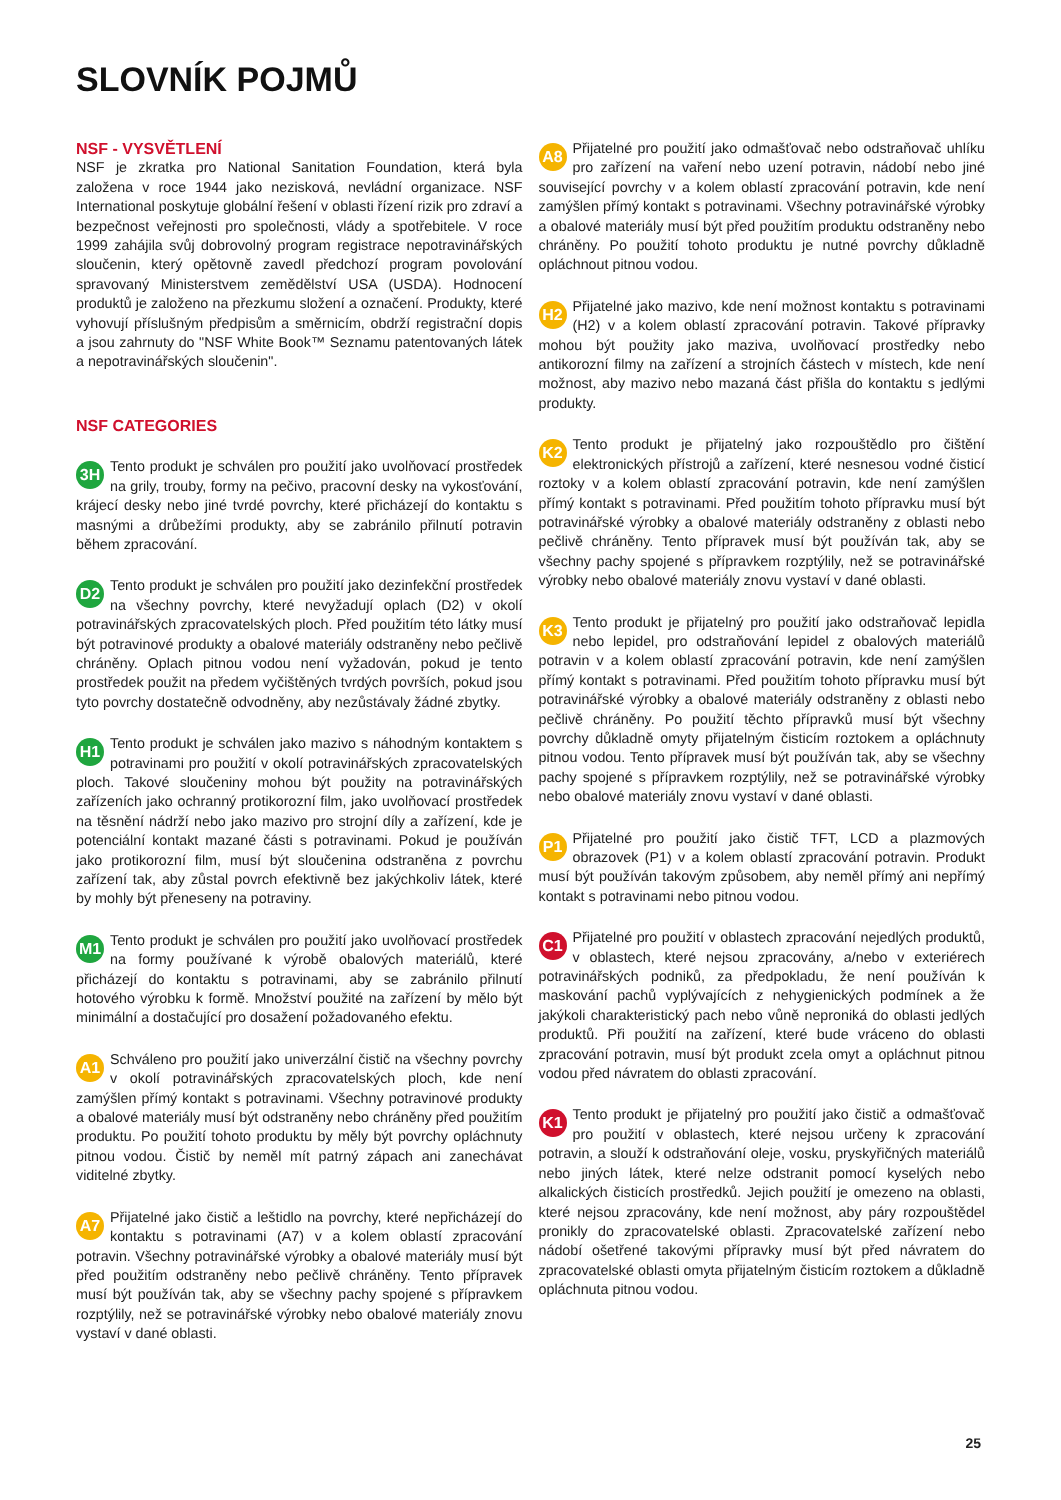SLOVNÍK POJMŮ
NSF - VYSVĚTLENÍ
NSF je zkratka pro National Sanitation Foundation, která byla založena v roce 1944 jako nezisková, nevládní organizace. NSF International poskytuje globální řešení v oblasti řízení rizik pro zdraví a bezpečnost veřejnosti pro společnosti, vlády a spotřebitele. V roce 1999 zahájila svůj dobrovolný program registrace nepotravinářských sloučenin, který opětovně zavedl předchozí program povolování spravovaný Ministerstvem zemědělství USA (USDA). Hodnocení produktů je založeno na přezkumu složení a označení. Produkty, které vyhovují příslušným předpisům a směrnicím, obdrží registrační dopis a jsou zahrnuty do "NSF White Book™ Seznamu patentovaných látek a nepotravinářských sloučenin".
NSF CATEGORIES
3H Tento produkt je schválen pro použití jako uvolňovací prostředek na grily, trouby, formy na pečivo, pracovní desky na vykosťování, krájecí desky nebo jiné tvrdé povrchy, které přicházejí do kontaktu s masnými a drůbežími produkty, aby se zabránilo přilnutí potravin během zpracování.
D2 Tento produkt je schválen pro použití jako dezinfekční prostředek na všechny povrchy, které nevyžadují oplach (D2) v okolí potravinářských zpracovatelských ploch. Před použitím této látky musí být potravinové produkty a obalové materiály odstraněny nebo pečlivě chráněny. Oplach pitnou vodou není vyžadován, pokud je tento prostředek použit na předem vyčištěných tvrdých površích, pokud jsou tyto povrchy dostatečně odvodněny, aby nezůstávaly žádné zbytky.
H1 Tento produkt je schválen jako mazivo s náhodným kontaktem s potravinami pro použití v okolí potravinářských zpracovatelských ploch. Takové sloučeniny mohou být použity na potravinářských zařízeních jako ochranný protikorozní film, jako uvolňovací prostředek na těsnění nádrží nebo jako mazivo pro strojní díly a zařízení, kde je potenciální kontakt mazané části s potravinami. Pokud je používán jako protikorozní film, musí být sloučenina odstraněna z povrchu zařízení tak, aby zůstal povrch efektivně bez jakýchkoliv látek, které by mohly být přeneseny na potraviny.
M1 Tento produkt je schválen pro použití jako uvolňovací prostředek na formy používané k výrobě obalových materiálů, které přicházejí do kontaktu s potravinami, aby se zabránilo přilnutí hotového výrobku k formě. Množství použité na zařízení by mělo být minimální a dostačující pro dosažení požadovaného efektu.
A1 Schváleno pro použití jako univerzální čistič na všechny povrchy v okolí potravinářských zpracovatelských ploch, kde není zamýšlen přímý kontakt s potravinami. Všechny potravinové produkty a obalové materiály musí být odstraněny nebo chráněny před použitím produktu. Po použití tohoto produktu by měly být povrchy opláchnuty pitnou vodou. Čistič by neměl mít patrný zápach ani zanechávat viditelné zbytky.
A7 Přijatelné jako čistič a leštidlo na povrchy, které nepřicházejí do kontaktu s potravinami (A7) v a kolem oblastí zpracování potravin. Všechny potravinářské výrobky a obalové materiály musí být před použitím odstraněny nebo pečlivě chráněny. Tento přípravek musí být používán tak, aby se všechny pachy spojené s přípravkem rozptýlily, než se potravinářské výrobky nebo obalové materiály znovu vystaví v dané oblasti.
A8 Přijatelné pro použití jako odmašťovač nebo odstraňovač uhlíku pro zařízení na vaření nebo uzení potravin, nádobí nebo jiné související povrchy v a kolem oblastí zpracování potravin, kde není zamýšlen přímý kontakt s potravinami. Všechny potravinářské výrobky a obalové materiály musí být před použitím produktu odstraněny nebo chráněny. Po použití tohoto produktu je nutné povrchy důkladně opláchnout pitnou vodou.
H2 Přijatelné jako mazivo, kde není možnost kontaktu s potravinami (H2) v a kolem oblastí zpracování potravin. Takové přípravky mohou být použity jako maziva, uvolňovací prostředky nebo antikorozní filmy na zařízení a strojních částech v místech, kde není možnost, aby mazivo nebo mazaná část přišla do kontaktu s jedlými produkty.
K2 Tento produkt je přijatelný jako rozpouštědlo pro čištění elektronických přístrojů a zařízení, které nesnesou vodné čisticí roztoky v a kolem oblastí zpracování potravin, kde není zamýšlen přímý kontakt s potravinami. Před použitím tohoto přípravku musí být potravinářské výrobky a obalové materiály odstraněny z oblasti nebo pečlivě chráněny. Tento přípravek musí být používán tak, aby se všechny pachy spojené s přípravkem rozptýlily, než se potravinářské výrobky nebo obalové materiály znovu vystaví v dané oblasti.
K3 Tento produkt je přijatelný pro použití jako odstraňovač lepidla nebo lepidel, pro odstraňování lepidel z obalových materiálů potravin v a kolem oblastí zpracování potravin, kde není zamýšlen přímý kontakt s potravinami. Před použitím tohoto přípravku musí být potravinářské výrobky a obalové materiály odstraněny z oblasti nebo pečlivě chráněny. Po použití těchto přípravků musí být všechny povrchy důkladně omyty přijatelným čisticím roztokem a opláchnuty pitnou vodou. Tento přípravek musí být používán tak, aby se všechny pachy spojené s přípravkem rozptýlily, než se potravinářské výrobky nebo obalové materiály znovu vystaví v dané oblasti.
P1 Přijatelné pro použití jako čistič TFT, LCD a plazmových obrazovek (P1) v a kolem oblastí zpracování potravin. Produkt musí být používán takovým způsobem, aby neměl přímý ani nepřímý kontakt s potravinami nebo pitnou vodou.
C1 Přijatelné pro použití v oblastech zpracování nejedlých produktů, v oblastech, které nejsou zpracovány, a/nebo v exteriérech potravinářských podniků, za předpokladu, že není používán k maskování pachů vyplývajících z nehygienických podmínek a že jakýkoli charakteristický pach nebo vůně neproniká do oblasti jedlých produktů. Při použití na zařízení, které bude vráceno do oblasti zpracování potravin, musí být produkt zcela omyt a opláchnut pitnou vodou před návratem do oblasti zpracování.
K1 Tento produkt je přijatelný pro použití jako čistič a odmašťovač pro použití v oblastech, které nejsou určeny k zpracování potravin, a slouží k odstraňování oleje, vosku, pryskyřičných materiálů nebo jiných látek, které nelze odstranit pomocí kyselých nebo alkalických čisticích prostředků. Jejich použití je omezeno na oblasti, které nejsou zpracovány, kde není možnost, aby páry rozpouštědel pronikly do zpracovatelské oblasti. Zpracovatelské zařízení nebo nádobí ošetřené takovými přípravky musí být před návratem do zpracovatelské oblasti omyta přijatelným čisticím roztokem a důkladně opláchnuta pitnou vodou.
25